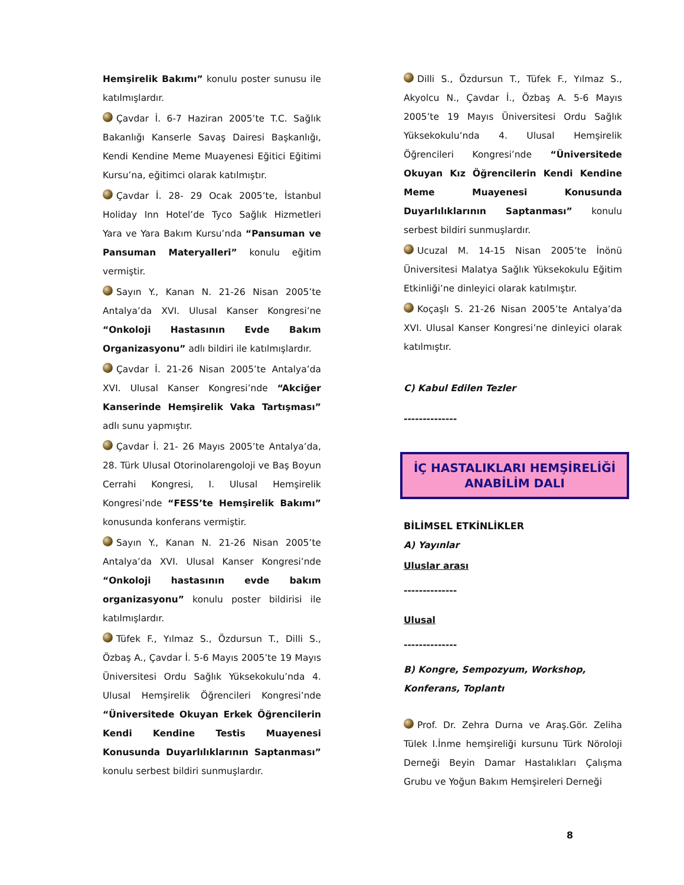Hemşirelik Bakımı” konulu poster sunusu ile katılmışlardır.
Çavdar İ. 6-7 Haziran 2005’te T.C. Sağlık Bakanlığı Kanserle Savaş Dairesi Başkanlığı, Kendi Kendine Meme Muayenesi Eğitici Eğitimi Kursu’na, eğitimci olarak katılmıştır.
Çavdar İ. 28- 29 Ocak 2005’te, İstanbul Holiday Inn Hotel’de Tyco Sağlık Hizmetleri Yara ve Yara Bakım Kursu’nda “Pansuman ve Pansuman Materyalleri” konulu eğitim vermiştir.
Sayın Y., Kanan N. 21-26 Nisan 2005’te Antalya’da XVI. Ulusal Kanser Kongresi’ne “Onkoloji Hastasının Evde Bakım Organizasyonu” adlı bildiri ile katılmışlardır.
Çavdar İ. 21-26 Nisan 2005’te Antalya’da XVI. Ulusal Kanser Kongresi’nde “Akciğer Kanserinde Hemşirelik Vaka Tartışması” adlı sunu yapmıştır.
Çavdar İ. 21- 26 Mayıs 2005’te Antalya’da, 28. Türk Ulusal Otorinolarengoloji ve Baş Boyun Cerrahi Kongresi, I. Ulusal Hemşirelik Kongresi’nde “FESS’te Hemşirelik Bakımı” konusunda konferans vermiştir.
Sayın Y., Kanan N. 21-26 Nisan 2005’te Antalya’da XVI. Ulusal Kanser Kongresi’nde “Onkoloji hastasının evde bakım organizasyonu” konulu poster bildirisi ile katılmışlardır.
Tüfek F., Yılmaz S., Özdursun T., Dilli S., Özbaş A., Çavdar İ. 5-6 Mayıs 2005’te 19 Mayıs Üniversitesi Ordu Sağlık Yüksekokulu’nda 4. Ulusal Hemşirelik Öğrencileri Kongresi’nde “Üniversitede Okuyan Erkek Öğrencilerin Kendi Kendine Testis Muayenesi Konusunda Duyarlılıklarının Saptanması” konulu serbest bildiri sunmuşlardır.
Dilli S., Özdursun T., Tüfek F., Yılmaz S., Akyolcu N., Çavdar İ., Özbaş A. 5-6 Mayıs 2005’te 19 Mayıs Üniversitesi Ordu Sağlık Yüksekokulu’nda 4. Ulusal Hemşirelik Öğrencileri Kongresi’nde “Üniversitede Okuyan Kız Öğrencilerin Kendi Kendine Meme Muayenesi Konusunda Duyarlılıklarının Saptanması” konulu serbest bildiri sunmuşlardır.
Ucuzal M. 14-15 Nisan 2005’te İnönü Üniversitesi Malatya Sağlık Yüksekokulu Eğitim Etkinliği’ne dinleyici olarak katılmıştır.
Koçaşlı S. 21-26 Nisan 2005’te Antalya’da XVI. Ulusal Kanser Kongresi’ne dinleyici olarak katılmıştır.
C) Kabul Edilen Tezler
--------------
İÇ HASTALIKLARI HEMŞİRELİĞİ
ANABİLİM DALI
BİLİMSEL ETKİNLİKLER
A) Yayınlar
Uluslar arası
--------------
Ulusal
--------------
B) Kongre, Sempozyum, Workshop,
Konferans, Toplantı
Prof. Dr. Zehra Durna ve Araş.Gör. Zeliha Tülek I.İnme hemşireliği kursunu Türk Nöroloji Derneği Beyin Damar Hastalıkları Çalışma Grubu ve Yoğun Bakım Hemşireleri Derneği
8